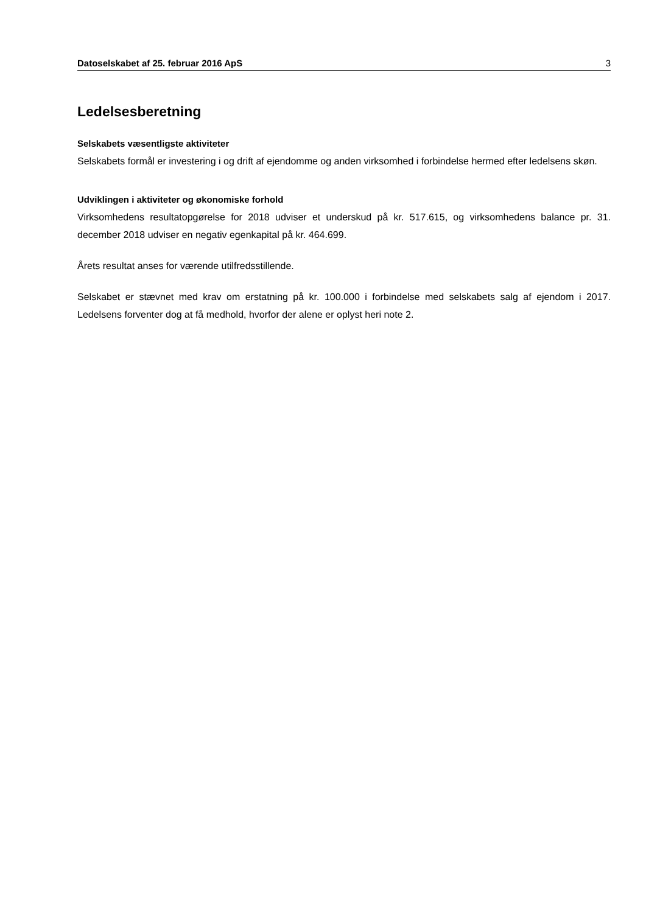Datoselskabet af 25. februar 2016 ApS 3
Ledelsesberetning
Selskabets væsentligste aktiviteter
Selskabets formål er investering i og drift af ejendomme og anden virksomhed i forbindelse hermed efter ledelsens skøn.
Udviklingen i aktiviteter og økonomiske forhold
Virksomhedens resultatopgørelse for 2018 udviser et underskud på kr. 517.615, og virksomhedens balance pr. 31. december 2018 udviser en negativ egenkapital på kr. 464.699.
Årets resultat anses for værende utilfredsstillende.
Selskabet er stævnet med krav om erstatning på kr. 100.000 i forbindelse med selskabets salg af ejendom i 2017. Ledelsens forventer dog at få medhold, hvorfor der alene er oplyst heri note 2.